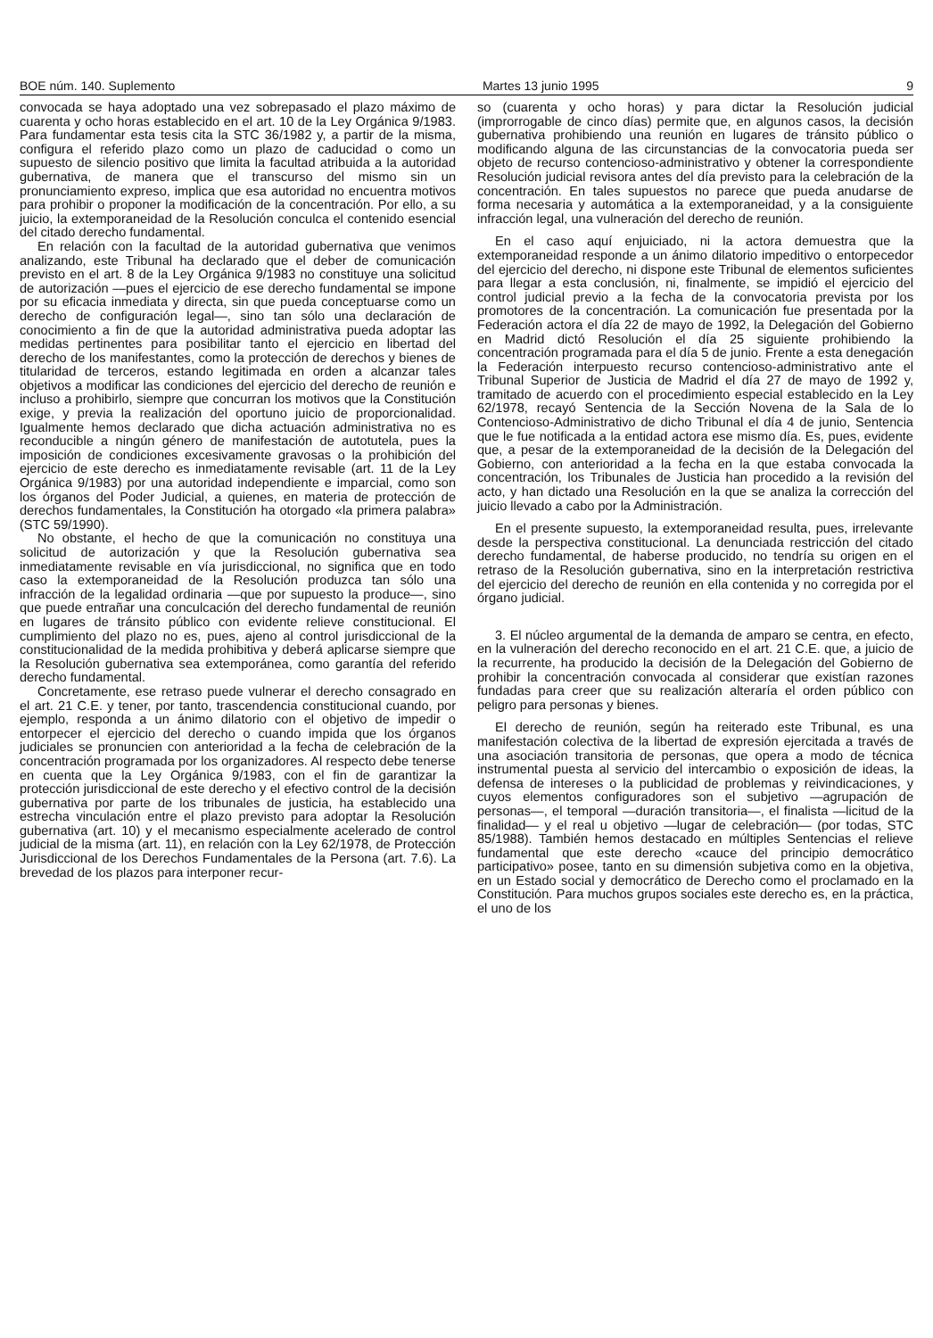BOE núm. 140. Suplemento Martes 13 junio 1995 9
convocada se haya adoptado una vez sobrepasado el plazo máximo de cuarenta y ocho horas establecido en el art. 10 de la Ley Orgánica 9/1983. Para fundamentar esta tesis cita la STC 36/1982 y, a partir de la misma, configura el referido plazo como un plazo de caducidad o como un supuesto de silencio positivo que limita la facultad atribuida a la autoridad gubernativa, de manera que el transcurso del mismo sin un pronunciamiento expreso, implica que esa autoridad no encuentra motivos para prohibir o proponer la modificación de la concentración. Por ello, a su juicio, la extemporaneidad de la Resolución conculca el contenido esencial del citado derecho fundamental.
En relación con la facultad de la autoridad gubernativa que venimos analizando, este Tribunal ha declarado que el deber de comunicación previsto en el art. 8 de la Ley Orgánica 9/1983 no constituye una solicitud de autorización —pues el ejercicio de ese derecho fundamental se impone por su eficacia inmediata y directa, sin que pueda conceptuarse como un derecho de configuración legal—, sino tan sólo una declaración de conocimiento a fin de que la autoridad administrativa pueda adoptar las medidas pertinentes para posibilitar tanto el ejercicio en libertad del derecho de los manifestantes, como la protección de derechos y bienes de titularidad de terceros, estando legitimada en orden a alcanzar tales objetivos a modificar las condiciones del ejercicio del derecho de reunión e incluso a prohibirlo, siempre que concurran los motivos que la Constitución exige, y previa la realización del oportuno juicio de proporcionalidad. Igualmente hemos declarado que dicha actuación administrativa no es reconducible a ningún género de manifestación de autotutela, pues la imposición de condiciones excesivamente gravosas o la prohibición del ejercicio de este derecho es inmediatamente revisable (art. 11 de la Ley Orgánica 9/1983) por una autoridad independiente e imparcial, como son los órganos del Poder Judicial, a quienes, en materia de protección de derechos fundamentales, la Constitución ha otorgado «la primera palabra» (STC 59/1990).
No obstante, el hecho de que la comunicación no constituya una solicitud de autorización y que la Resolución gubernativa sea inmediatamente revisable en vía jurisdiccional, no significa que en todo caso la extemporaneidad de la Resolución produzca tan sólo una infracción de la legalidad ordinaria —que por supuesto la produce—, sino que puede entrañar una conculcación del derecho fundamental de reunión en lugares de tránsito público con evidente relieve constitucional. El cumplimiento del plazo no es, pues, ajeno al control jurisdiccional de la constitucionalidad de la medida prohibitiva y deberá aplicarse siempre que la Resolución gubernativa sea extemporánea, como garantía del referido derecho fundamental.
Concretamente, ese retraso puede vulnerar el derecho consagrado en el art. 21 C.E. y tener, por tanto, trascendencia constitucional cuando, por ejemplo, responda a un ánimo dilatorio con el objetivo de impedir o entorpecer el ejercicio del derecho o cuando impida que los órganos judiciales se pronuncien con anterioridad a la fecha de celebración de la concentración programada por los organizadores. Al respecto debe tenerse en cuenta que la Ley Orgánica 9/1983, con el fin de garantizar la protección jurisdiccional de este derecho y el efectivo control de la decisión gubernativa por parte de los tribunales de justicia, ha establecido una estrecha vinculación entre el plazo previsto para adoptar la Resolución gubernativa (art. 10) y el mecanismo especialmente acelerado de control judicial de la misma (art. 11), en relación con la Ley 62/1978, de Protección Jurisdiccional de los Derechos Fundamentales de la Persona (art. 7.6). La brevedad de los plazos para interponer recur-
so (cuarenta y ocho horas) y para dictar la Resolución judicial (improrrogable de cinco días) permite que, en algunos casos, la decisión gubernativa prohibiendo una reunión en lugares de tránsito público o modificando alguna de las circunstancias de la convocatoria pueda ser objeto de recurso contencioso-administrativo y obtener la correspondiente Resolución judicial revisora antes del día previsto para la celebración de la concentración. En tales supuestos no parece que pueda anudarse de forma necesaria y automática a la extemporaneidad, y a la consiguiente infracción legal, una vulneración del derecho de reunión.
En el caso aquí enjuiciado, ni la actora demuestra que la extemporaneidad responde a un ánimo dilatorio impeditivo o entorpecedor del ejercicio del derecho, ni dispone este Tribunal de elementos suficientes para llegar a esta conclusión, ni, finalmente, se impidió el ejercicio del control judicial previo a la fecha de la convocatoria prevista por los promotores de la concentración. La comunicación fue presentada por la Federación actora el día 22 de mayo de 1992, la Delegación del Gobierno en Madrid dictó Resolución el día 25 siguiente prohibiendo la concentración programada para el día 5 de junio. Frente a esta denegación la Federación interpuesto recurso contencioso-administrativo ante el Tribunal Superior de Justicia de Madrid el día 27 de mayo de 1992 y, tramitado de acuerdo con el procedimiento especial establecido en la Ley 62/1978, recayó Sentencia de la Sección Novena de la Sala de lo Contencioso-Administrativo de dicho Tribunal el día 4 de junio, Sentencia que le fue notificada a la entidad actora ese mismo día. Es, pues, evidente que, a pesar de la extemporaneidad de la decisión de la Delegación del Gobierno, con anterioridad a la fecha en la que estaba convocada la concentración, los Tribunales de Justicia han procedido a la revisión del acto, y han dictado una Resolución en la que se analiza la corrección del juicio llevado a cabo por la Administración.
En el presente supuesto, la extemporaneidad resulta, pues, irrelevante desde la perspectiva constitucional. La denunciada restricción del citado derecho fundamental, de haberse producido, no tendría su origen en el retraso de la Resolución gubernativa, sino en la interpretación restrictiva del ejercicio del derecho de reunión en ella contenida y no corregida por el órgano judicial.
3. El núcleo argumental de la demanda de amparo se centra, en efecto, en la vulneración del derecho reconocido en el art. 21 C.E. que, a juicio de la recurrente, ha producido la decisión de la Delegación del Gobierno de prohibir la concentración convocada al considerar que existían razones fundadas para creer que su realización alteraría el orden público con peligro para personas y bienes.
El derecho de reunión, según ha reiterado este Tribunal, es una manifestación colectiva de la libertad de expresión ejercitada a través de una asociación transitoria de personas, que opera a modo de técnica instrumental puesta al servicio del intercambio o exposición de ideas, la defensa de intereses o la publicidad de problemas y reivindicaciones, y cuyos elementos configuradores son el subjetivo —agrupación de personas—, el temporal —duración transitoria—, el finalista —licitud de la finalidad— y el real u objetivo —lugar de celebración— (por todas, STC 85/1988). También hemos destacado en múltiples Sentencias el relieve fundamental que este derecho «cauce del principio democrático participativo» posee, tanto en su dimensión subjetiva como en la objetiva, en un Estado social y democrático de Derecho como el proclamado en la Constitución. Para muchos grupos sociales este derecho es, en la práctica, el uno de los